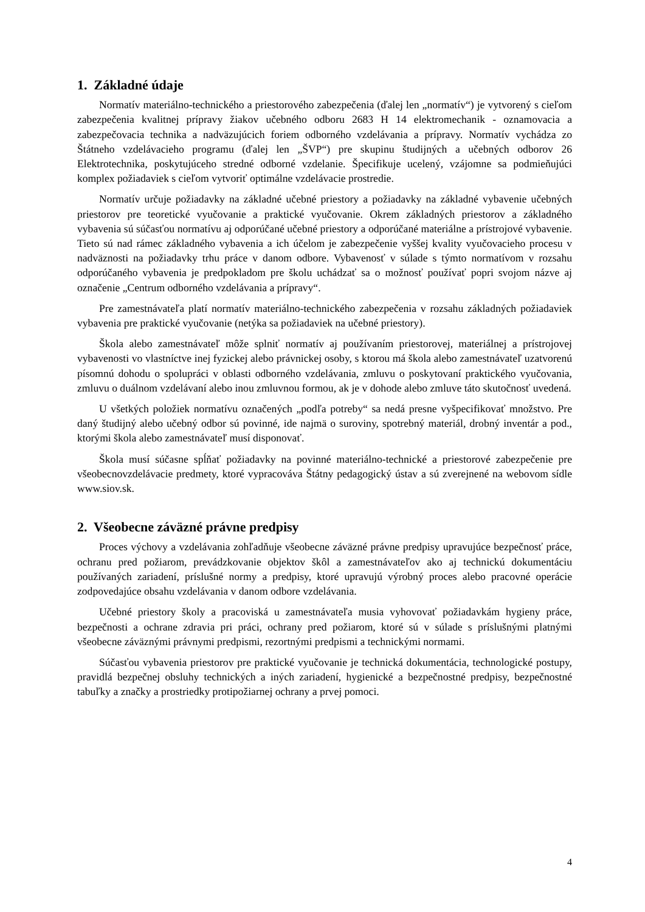1. Základné údaje
Normatív materiálno-technického a priestorového zabezpečenia (ďalej len „normatív“) je vytvorený s cieľom zabezpečenia kvalitnej prípravy žiakov učebného odboru 2683 H 14 elektromechanik - oznamovacia a zabezpečovacia technika a nadväzujúcich foriem odborného vzdelávania a prípravy. Normatív vychádza zo Štátneho vzdelávacieho programu (ďalej len „ŠVP“) pre skupinu študijných a učebných odborov 26 Elektrotechnika, poskytujúceho stredné odborné vzdelanie. Špecifikuje ucelený, vzájomne sa podmieňujúci komplex požiadaviek s cieľom vytvoriť optimálne vzdelávacie prostredie.
Normatív určuje požiadavky na základné učebné priestory a požiadavky na základné vybavenie učebných priestorov pre teoretické vyučovanie a praktické vyučovanie. Okrem základných priestorov a základného vybavenia sú súčasťou normatívu aj odporúčané učebné priestory a odporúčané materiálne a prístrojové vybavenie. Tieto sú nad rámec základného vybavenia a ich účelom je zabezpečenie vyššej kvality vyučovacieho procesu v nadväznosti na požiadavky trhu práce v danom odbore. Vybavenosť v súlade s týmto normatívom v rozsahu odporúčaného vybavenia je predpokladom pre školu uchádzať sa o možnosť používať popri svojom názve aj označenie „Centrum odborného vzdelávania a prípravy“.
Pre zamestnávateľa platí normatív materiálno-technického zabezpečenia v rozsahu základných požiadaviek vybavenia pre praktické vyučovanie (netýka sa požiadaviek na učebné priestory).
Škola alebo zamestnávateľ môže splniť normatív aj používaním priestorovej, materiálnej a prístrojovej vybavenosti vo vlastníctve inej fyzickej alebo právnickej osoby, s ktorou má škola alebo zamestnávateľ uzatvorenú písomnú dohodu o spolupráci v oblasti odborného vzdelávania, zmluvu o poskytovaní praktického vyučovania, zmluvu o duálnom vzdelávaní alebo inou zmluvnou formou, ak je v dohode alebo zmluve táto skutočnosť uvedená.
U všetkých položiek normatívu označených „podľa potreby“ sa nedá presne vyšpecifikovať množstvo. Pre daný študijný alebo učebný odbor sú povinné, ide najmä o suroviny, spotrebný materiál, drobný inventár a pod., ktorými škola alebo zamestnávateľ musí disponovať.
Škola musí súčasne spĺňať požiadavky na povinné materiálno-technické a priestorové zabezpečenie pre všeobecnovzdelávacie predmety, ktoré vypracováva Štátny pedagogický ústav a sú zverejnené na webovom sídle www.siov.sk.
2. Všeobecne záväzné právne predpisy
Proces výchovy a vzdelávania zohľadňuje všeobecne záväzné právne predpisy upravujúce bezpečnosť práce, ochranu pred požiarom, prevádzkovanie objektov škôl a zamestnávateľov ako aj technickú dokumentáciu používaných zariadení, príslušné normy a predpisy, ktoré upravujú výrobný proces alebo pracovné operácie zodpovedajúce obsahu vzdelávania v danom odbore vzdelávania.
Učebné priestory školy a pracoviská u zamestnávateľa musia vyhovovať požiadavkám hygieny práce, bezpečnosti a ochrane zdravia pri práci, ochrany pred požiarom, ktoré sú v súlade s príslušnými platnými všeobecne záväznými právnymi predpismi, rezortnými predpismi a technickými normami.
Súčasťou vybavenia priestorov pre praktické vyučovanie je technická dokumentácia, technologické postupy, pravidlá bezpečnej obsluhy technických a iných zariadení, hygienické a bezpečnostné predpisy, bezpečnostné tabuľky a značky a prostriedky protipožiarnej ochrany a prvej pomoci.
4